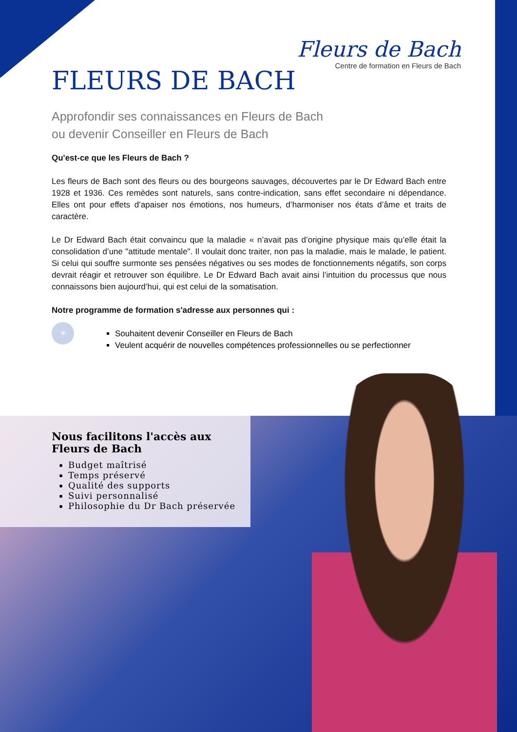Fleurs de Bach
Centre de formation en Fleurs de Bach
FLEURS DE BACH
Approfondir ses connaissances en Fleurs de Bach
ou devenir Conseiller en Fleurs de Bach
Qu'est-ce que les Fleurs de Bach ?
Les fleurs de Bach sont des fleurs ou des bourgeons sauvages, découvertes par le Dr Edward Bach entre 1928 et 1936. Ces remèdes sont naturels, sans contre-indication, sans effet secondaire ni dépendance. Elles ont pour effets d’apaiser nos émotions, nos humeurs, d’harmoniser nos états d’âme et traits de caractère.
Le Dr Edward Bach était convaincu que la maladie « n’avait pas d’origine physique mais qu’elle était la consolidation d’une "attitude mentale". Il voulait donc traiter, non pas la maladie, mais le malade, le patient. Si celui qui souffre surmonte ses pensées négatives ou ses modes de fonctionnements négatifs, son corps devrait réagir et retrouver son équilibre. Le Dr Edward Bach avait ainsi l’intuition du processus que nous connaissons bien aujourd’hui, qui est celui de la somatisation.
Notre programme de formation s'adresse aux personnes qui :
Souhaitent devenir Conseiller en Fleurs de Bach
Veulent acquérir de nouvelles compétences professionnelles ou se perfectionner
✳
Nous facilitons l'accès aux
Fleurs de Bach
Budget maîtrisé
Temps préservé
Qualité des supports
Suivi personnalisé
Philosophie du Dr Bach préservée